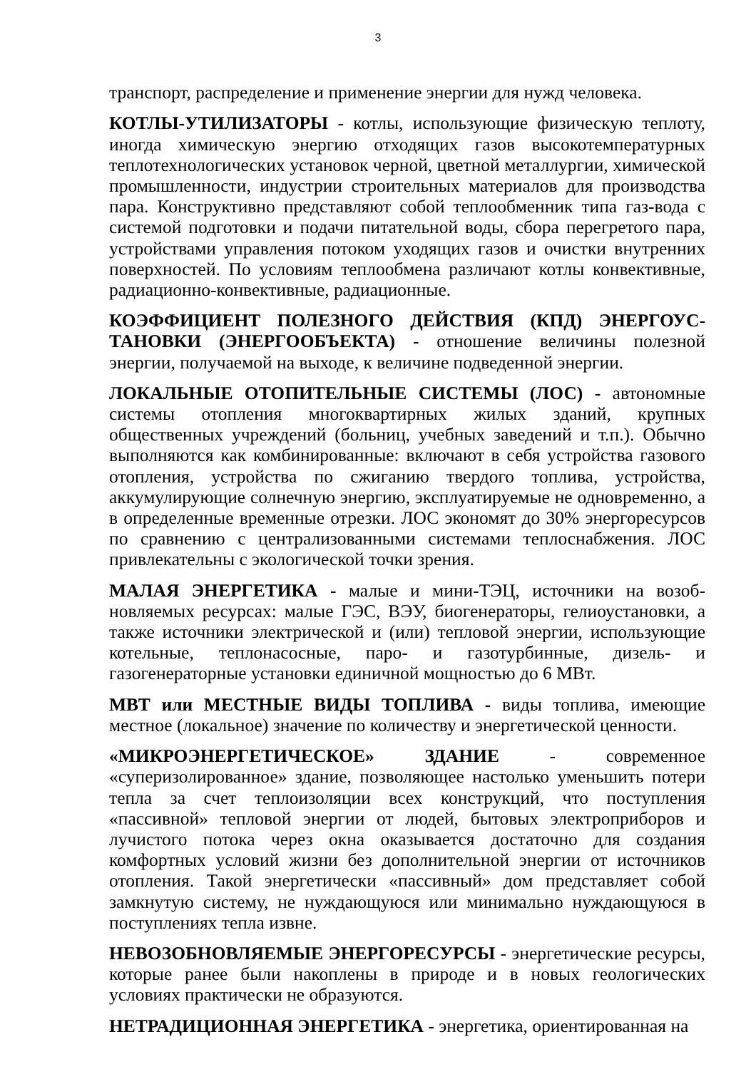3
транспорт, распределение и применение энергии для нужд человека.
КОТЛЫ-УТИЛИЗАТОРЫ - котлы, использующие физическую теплоту, иногда химическую энергию отходящих газов высокотемпературных теплотехнологических установок черной, цветной металлургии, химической промышленности, индустрии строительных материалов для производства пара. Конструктивно представляют собой теплообменник типа газ-вода с системой подготовки и подачи питательной воды, сбора перегретого пара, устройствами управления потоком уходящих газов и очистки внутренних поверхностей. По условиям теплообмена различают котлы конвективные, радиационно-конвективные, радиационные.
КОЭФФИЦИЕНТ ПОЛЕЗНОГО ДЕЙСТВИЯ (КПД) ЭНЕРГОУС-ТАНОВКИ (ЭНЕРГООБЪЕКТА) - отношение величины полезной энергии, получаемой на выходе, к величине подведенной энергии.
ЛОКАЛЬНЫЕ ОТОПИТЕЛЬНЫЕ СИСТЕМЫ (ЛОС) - автономные системы отопления многоквартирных жилых зданий, крупных общественных учреждений (больниц, учебных заведений и т.п.). Обычно выполняются как комбинированные: включают в себя устройства газового отопления, устройства по сжиганию твердого топлива, устройства, аккумулирующие солнечную энергию, эксплуатируемые не одновременно, а в определенные временные отрезки. ЛОС экономят до 30% энергоресурсов по сравнению с централизованными системами теплоснабжения. ЛОС привлекательны с экологической точки зрения.
МАЛАЯ ЭНЕРГЕТИКА - малые и мини-ТЭЦ, источники на возоб-новляемых ресурсах: малые ГЭС, ВЭУ, биогенераторы, гелиоустановки, а также источники электрической и (или) тепловой энергии, использующие котельные, теплонасосные, паро- и газотурбинные, дизель- и газогенераторные установки единичной мощностью до 6 МВт.
МВТ или МЕСТНЫЕ ВИДЫ ТОПЛИВА - виды топлива, имеющие местное (локальное) значение по количеству и энергетической ценности.
«МИКРОЭНЕРГЕТИЧЕСКОЕ» ЗДАНИЕ - современное «суперизолированное» здание, позволяющее настолько уменьшить потери тепла за счет теплоизоляции всех конструкций, что поступления «пассивной» тепловой энергии от людей, бытовых электроприборов и лучистого потока через окна оказывается достаточно для создания комфортных условий жизни без дополнительной энергии от источников отопления. Такой энергетически «пассивный» дом представляет собой замкнутую систему, не нуждающуюся или минимально нуждающуюся в поступлениях тепла извне.
НЕВОЗОБНОВЛЯЕМЫЕ ЭНЕРГОРЕСУРСЫ - энергетические ресурсы, которые ранее были накоплены в природе и в новых геологических условиях практически не образуются.
НЕТРАДИЦИОННАЯ ЭНЕРГЕТИКА - энергетика, ориентированная на